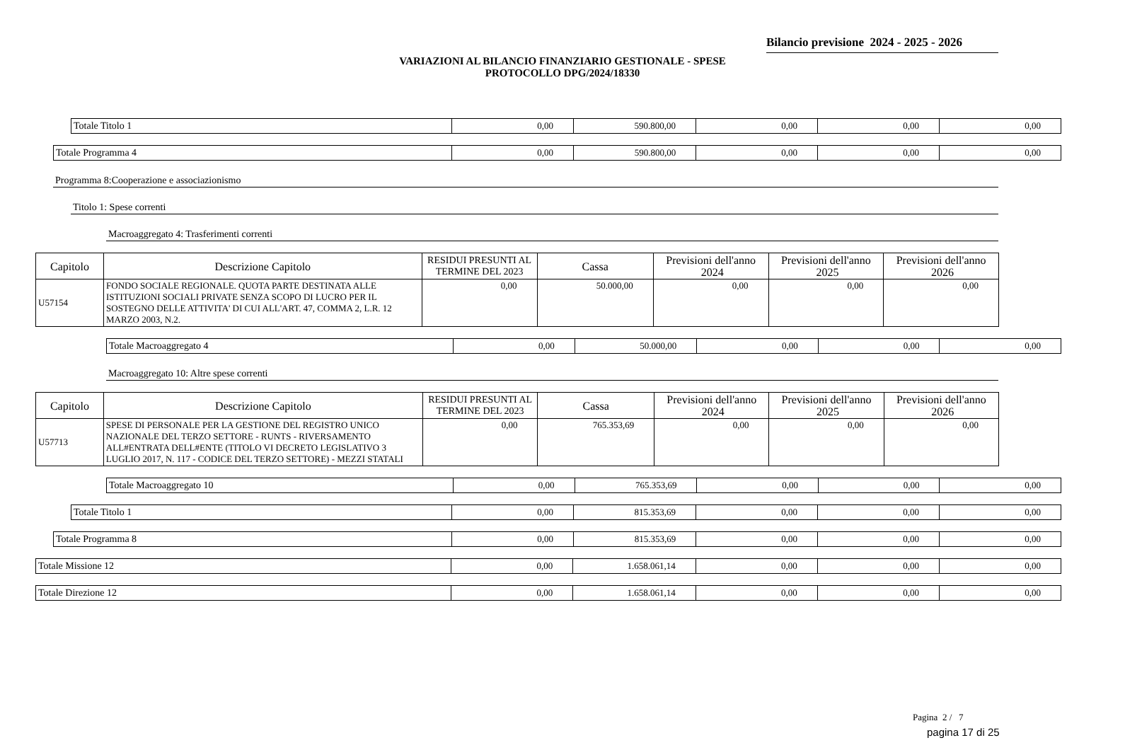Bilancio previsione 2024 - 2025 - 2026
VARIAZIONI AL BILANCIO FINANZIARIO GESTIONALE - SPESE
PROTOCOLLO DPG/2024/18330
| Totale Titolo 1 | 0,00 | 590.800,00 | 0,00 | 0,00 | 0,00 |
| Totale Programma 4 | 0,00 | 590.800,00 | 0,00 | 0,00 | 0,00 |
Programma 8:Cooperazione e associazionismo
Titolo 1: Spese correnti
Macroaggregato 4: Trasferimenti correnti
| Capitolo | Descrizione Capitolo | RESIDUI PRESUNTI AL TERMINE DEL 2023 | Cassa | Previsioni dell'anno 2024 | Previsioni dell'anno 2025 | Previsioni dell'anno 2026 |
| --- | --- | --- | --- | --- | --- | --- |
| U57154 | FONDO SOCIALE REGIONALE. QUOTA PARTE DESTINATA ALLE ISTITUZIONI SOCIALI PRIVATE SENZA SCOPO DI LUCRO PER IL SOSTEGNO DELLE ATTIVITA' DI CUI ALL'ART. 47, COMMA 2, L.R. 12 MARZO 2003, N.2. | 0,00 | 50.000,00 | 0,00 | 0,00 | 0,00 |
| Totale Macroaggregato 4 | 0,00 | 50.000,00 | 0,00 | 0,00 | 0,00 |
Macroaggregato 10: Altre spese correnti
| Capitolo | Descrizione Capitolo | RESIDUI PRESUNTI AL TERMINE DEL 2023 | Cassa | Previsioni dell'anno 2024 | Previsioni dell'anno 2025 | Previsioni dell'anno 2026 |
| --- | --- | --- | --- | --- | --- | --- |
| U57713 | SPESE DI PERSONALE PER LA GESTIONE DEL REGISTRO UNICO NAZIONALE DEL TERZO SETTORE - RUNTS - RIVERSAMENTO ALL#ENTRATA DELL#ENTE (TITOLO VI DECRETO LEGISLATIVO 3 LUGLIO 2017, N. 117 - CODICE DEL TERZO SETTORE) - MEZZI STATALI | 0,00 | 765.353,69 | 0,00 | 0,00 | 0,00 |
| Totale Macroaggregato 10 | 0,00 | 765.353,69 | 0,00 | 0,00 | 0,00 |
| Totale Titolo 1 | 0,00 | 815.353,69 | 0,00 | 0,00 | 0,00 |
| Totale Programma 8 | 0,00 | 815.353,69 | 0,00 | 0,00 | 0,00 |
| Totale Missione 12 | 0,00 | 1.658.061,14 | 0,00 | 0,00 | 0,00 |
| Totale Direzione 12 | 0,00 | 1.658.061,14 | 0,00 | 0,00 | 0,00 |
Pagina 2 / 7
pagina 17 di 25